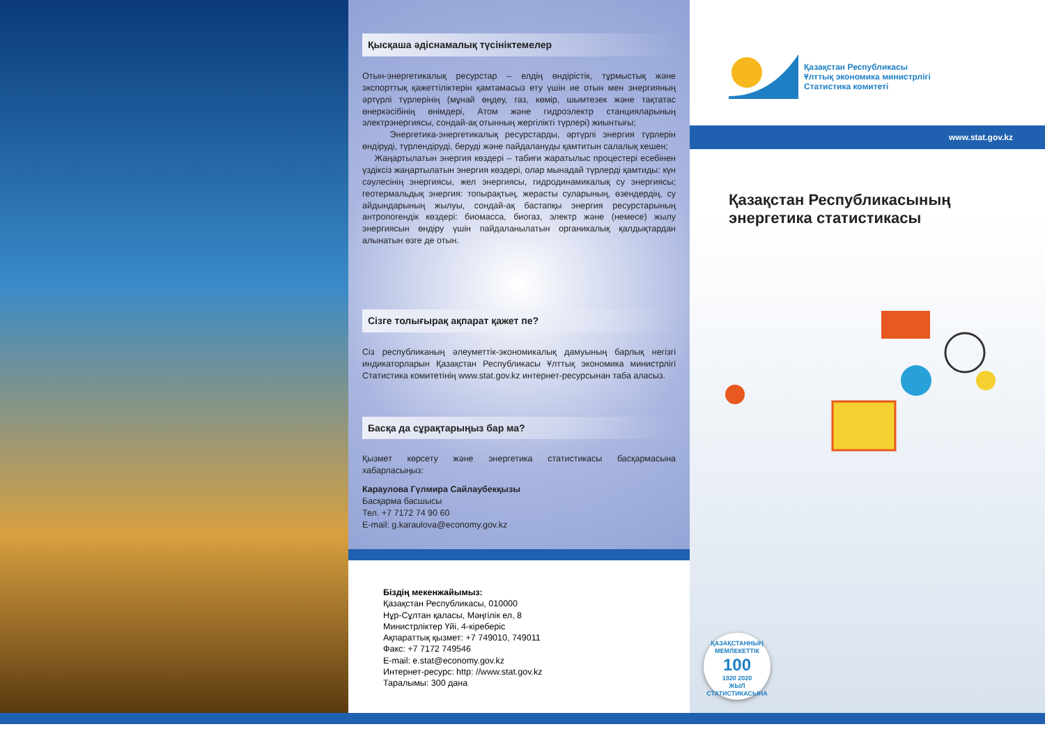Қысқаша әдіснамалық түсініктемелер
Отын-энергетикалық ресурстар – елдің өндірістік, тұрмыстық және экспорттық қажеттіліктерін қамтамасыз ету үшін ие отын мен энергияның әртүрлі түрлерінің (мұнай өңдеу, газ, көмір, шымтезек және тақтатас өнеркәсібінің өнімдері, Атом және гидроэлектр станцияларының электрэнергиясы, сондай-ақ отынның жергілікті түрлері) жиынтығы;
Энергетика-энергетикалық ресурстарды, әртүрлі энергия түрлерін өндіруді, түрлендіруді, беруді және пайдалануды қамтитын салалық кешен;
Жаңартылатын энергия көздері – табиғи жаратылыс процестері есебінен үздіксіз жаңартылатын энергия көздері, олар мынадай түрлерді қамтиды: күн сәулесінің энергиясы, жел энергиясы, гидродинамикалық су энергиясы; геотермальдық энергия: топырақтың, жерасты суларының, өзендердің, су айдындарының жылуы, сондай-ақ бастапқы энергия ресурстарының антропогендік көздері: биомасса, биогаз, электр және (немесе) жылу энергиясын өндіру үшін пайдаланылатын органикалық қалдықтардан алынатын өзге де отын.
Сізге толығырақ ақпарат қажет пе?
Сіз республиканың әлеуметтік-экономикалық дамуының барлық негізгі индикаторларын Қазақстан Республикасы Ұлттық экономика министрлігі Статистика комитетінің www.stat.gov.kz интернет-ресурсынан таба аласыз.
Басқа да сұрақтарыңыз бар ма?
Қызмет көрсету және энергетика статистикасы басқармасына хабарласыңыз:
Караулова Гүлмира Сайлаубекқызы
Басқарма басшысы
Тел. +7 7172 74 90 60
E-mail: g.karaulova@economy.gov.kz
Біздің мекенжайымыз:
Қазақстан Республикасы, 010000
Нұр-Сұлтан қаласы, Мәңгілік ел, 8
Министрліктер Үйі, 4-кіреберіс
Ақпараттық қызмет: +7 749010, 749011
Факс: +7 7172 749546
E-mail: e.stat@economy.gov.kz
Интернет-ресурс: http: //www.stat.gov.kz
Таралымы: 300 дана
Қазақстан Республикасы
Ұлттық экономика министрлігі
Статистика комитеті
www.stat.gov.kz
Қазақстан Республикасының
энергетика статистикасы
ҚАЗАҚСТАННЫҢ МЕМЛЕКЕТТІК
100
1920 2020
ЖЫЛ
СТАТИСТИКАСЫНА